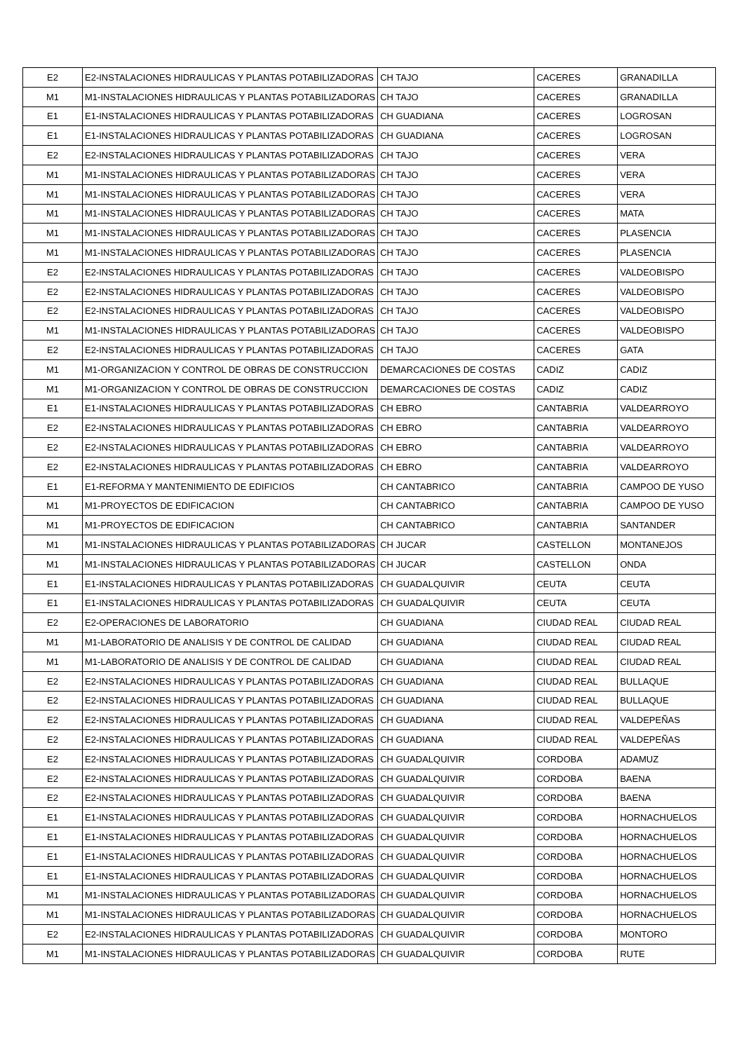| E2 | E2-INSTALACIONES HIDRAULICAS Y PLANTAS POTABILIZADORAS | CH TAJO | CACERES | GRANADILLA |
| M1 | M1-INSTALACIONES HIDRAULICAS Y PLANTAS POTABILIZADORAS | CH TAJO | CACERES | GRANADILLA |
| E1 | E1-INSTALACIONES HIDRAULICAS Y PLANTAS POTABILIZADORAS | CH GUADIANA | CACERES | LOGROSAN |
| E1 | E1-INSTALACIONES HIDRAULICAS Y PLANTAS POTABILIZADORAS | CH GUADIANA | CACERES | LOGROSAN |
| E2 | E2-INSTALACIONES HIDRAULICAS Y PLANTAS POTABILIZADORAS | CH TAJO | CACERES | VERA |
| M1 | M1-INSTALACIONES HIDRAULICAS Y PLANTAS POTABILIZADORAS | CH TAJO | CACERES | VERA |
| M1 | M1-INSTALACIONES HIDRAULICAS Y PLANTAS POTABILIZADORAS | CH TAJO | CACERES | VERA |
| M1 | M1-INSTALACIONES HIDRAULICAS Y PLANTAS POTABILIZADORAS | CH TAJO | CACERES | MATA |
| M1 | M1-INSTALACIONES HIDRAULICAS Y PLANTAS POTABILIZADORAS | CH TAJO | CACERES | PLASENCIA |
| M1 | M1-INSTALACIONES HIDRAULICAS Y PLANTAS POTABILIZADORAS | CH TAJO | CACERES | PLASENCIA |
| E2 | E2-INSTALACIONES HIDRAULICAS Y PLANTAS POTABILIZADORAS | CH TAJO | CACERES | VALDEOBISPO |
| E2 | E2-INSTALACIONES HIDRAULICAS Y PLANTAS POTABILIZADORAS | CH TAJO | CACERES | VALDEOBISPO |
| E2 | E2-INSTALACIONES HIDRAULICAS Y PLANTAS POTABILIZADORAS | CH TAJO | CACERES | VALDEOBISPO |
| M1 | M1-INSTALACIONES HIDRAULICAS Y PLANTAS POTABILIZADORAS | CH TAJO | CACERES | VALDEOBISPO |
| E2 | E2-INSTALACIONES HIDRAULICAS Y PLANTAS POTABILIZADORAS | CH TAJO | CACERES | GATA |
| M1 | M1-ORGANIZACION Y CONTROL DE OBRAS DE CONSTRUCCION | DEMARCACIONES DE COSTAS | CADIZ | CADIZ |
| M1 | M1-ORGANIZACION Y CONTROL DE OBRAS DE CONSTRUCCION | DEMARCACIONES DE COSTAS | CADIZ | CADIZ |
| E1 | E1-INSTALACIONES HIDRAULICAS Y PLANTAS POTABILIZADORAS | CH EBRO | CANTABRIA | VALDEARROYO |
| E2 | E2-INSTALACIONES HIDRAULICAS Y PLANTAS POTABILIZADORAS | CH EBRO | CANTABRIA | VALDEARROYO |
| E2 | E2-INSTALACIONES HIDRAULICAS Y PLANTAS POTABILIZADORAS | CH EBRO | CANTABRIA | VALDEARROYO |
| E2 | E2-INSTALACIONES HIDRAULICAS Y PLANTAS POTABILIZADORAS | CH EBRO | CANTABRIA | VALDEARROYO |
| E1 | E1-REFORMA Y MANTENIMIENTO DE EDIFICIOS | CH CANTABRICO | CANTABRIA | CAMPOO DE YUSO |
| M1 | M1-PROYECTOS DE EDIFICACION | CH CANTABRICO | CANTABRIA | CAMPOO DE YUSO |
| M1 | M1-PROYECTOS DE EDIFICACION | CH CANTABRICO | CANTABRIA | SANTANDER |
| M1 | M1-INSTALACIONES HIDRAULICAS Y PLANTAS POTABILIZADORAS | CH JUCAR | CASTELLON | MONTANEJOS |
| M1 | M1-INSTALACIONES HIDRAULICAS Y PLANTAS POTABILIZADORAS | CH JUCAR | CASTELLON | ONDA |
| E1 | E1-INSTALACIONES HIDRAULICAS Y PLANTAS POTABILIZADORAS | CH GUADALQUIVIR | CEUTA | CEUTA |
| E1 | E1-INSTALACIONES HIDRAULICAS Y PLANTAS POTABILIZADORAS | CH GUADALQUIVIR | CEUTA | CEUTA |
| E2 | E2-OPERACIONES DE LABORATORIO | CH GUADIANA | CIUDAD REAL | CIUDAD REAL |
| M1 | M1-LABORATORIO DE ANALISIS Y DE CONTROL DE CALIDAD | CH GUADIANA | CIUDAD REAL | CIUDAD REAL |
| M1 | M1-LABORATORIO DE ANALISIS Y DE CONTROL DE CALIDAD | CH GUADIANA | CIUDAD REAL | CIUDAD REAL |
| E2 | E2-INSTALACIONES HIDRAULICAS Y PLANTAS POTABILIZADORAS | CH GUADIANA | CIUDAD REAL | BULLAQUE |
| E2 | E2-INSTALACIONES HIDRAULICAS Y PLANTAS POTABILIZADORAS | CH GUADIANA | CIUDAD REAL | BULLAQUE |
| E2 | E2-INSTALACIONES HIDRAULICAS Y PLANTAS POTABILIZADORAS | CH GUADIANA | CIUDAD REAL | VALDEPEÑAS |
| E2 | E2-INSTALACIONES HIDRAULICAS Y PLANTAS POTABILIZADORAS | CH GUADIANA | CIUDAD REAL | VALDEPEÑAS |
| E2 | E2-INSTALACIONES HIDRAULICAS Y PLANTAS POTABILIZADORAS | CH GUADALQUIVIR | CORDOBA | ADAMUZ |
| E2 | E2-INSTALACIONES HIDRAULICAS Y PLANTAS POTABILIZADORAS | CH GUADALQUIVIR | CORDOBA | BAENA |
| E2 | E2-INSTALACIONES HIDRAULICAS Y PLANTAS POTABILIZADORAS | CH GUADALQUIVIR | CORDOBA | BAENA |
| E1 | E1-INSTALACIONES HIDRAULICAS Y PLANTAS POTABILIZADORAS | CH GUADALQUIVIR | CORDOBA | HORNACHUELOS |
| E1 | E1-INSTALACIONES HIDRAULICAS Y PLANTAS POTABILIZADORAS | CH GUADALQUIVIR | CORDOBA | HORNACHUELOS |
| E1 | E1-INSTALACIONES HIDRAULICAS Y PLANTAS POTABILIZADORAS | CH GUADALQUIVIR | CORDOBA | HORNACHUELOS |
| E1 | E1-INSTALACIONES HIDRAULICAS Y PLANTAS POTABILIZADORAS | CH GUADALQUIVIR | CORDOBA | HORNACHUELOS |
| M1 | M1-INSTALACIONES HIDRAULICAS Y PLANTAS POTABILIZADORAS | CH GUADALQUIVIR | CORDOBA | HORNACHUELOS |
| M1 | M1-INSTALACIONES HIDRAULICAS Y PLANTAS POTABILIZADORAS | CH GUADALQUIVIR | CORDOBA | HORNACHUELOS |
| E2 | E2-INSTALACIONES HIDRAULICAS Y PLANTAS POTABILIZADORAS | CH GUADALQUIVIR | CORDOBA | MONTORO |
| M1 | M1-INSTALACIONES HIDRAULICAS Y PLANTAS POTABILIZADORAS | CH GUADALQUIVIR | CORDOBA | RUTE |